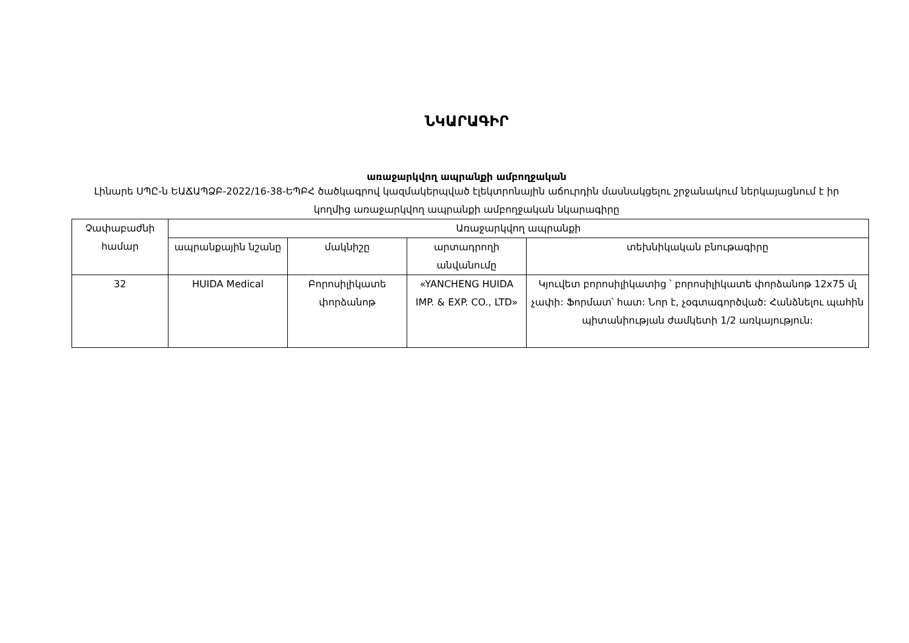ՆԿԱՐԱԳԻՐ
առաջարկվող ապրանքի ամբողջական
Լինարե ՍՊԸ-ն ԵԱՃԱՊՁԲ-2022/16-38-ԵՊԲՀ ծածկագրով կազմակերպված էլեկտրոնային աճուրդին մասնակցելու շրջանակում ներկայացնում է իր կողմից առաջարկվող ապրանքի ամբողջական նկարագիրը
| Չափաբաժնի համար | Առաջարկվող ապրանքի | | | |
| --- | --- | --- | --- | --- |
| | ապրանքային նշանը | մակնիշը | արտադրողի անվանումը | տեխնիկական բնութագիրը |
| 32 | HUIDA Medical | Բորոսիլիկատե փորձանոթ | «YANCHENG HUIDA IMP. & EXP. CO., LTD» | Կյուվետ բորոսիլիկատից ՝ բորոսիլիկատե փորձանոթ 12x75 մլ չափի: Ֆորմատ՝ հատ: Նոր է, չօգտագործված: Հանձնելու պահին պիտանիության ժամկետի 1/2 առկայություն: |